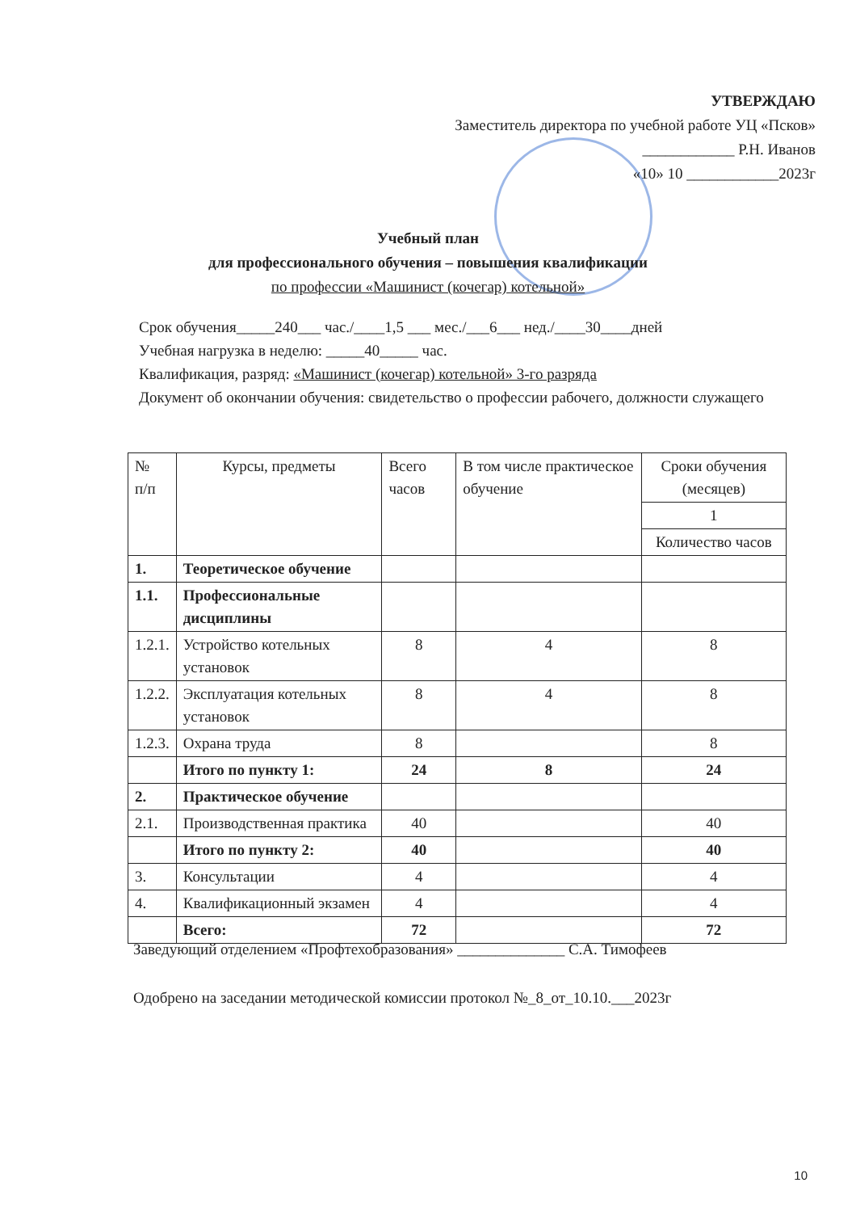УТВЕРЖДАЮ
Заместитель директора по учебной работе УЦ «Псков»
____________ Р.Н. Иванов
«10» 10 ____________2023г
Учебный план
для профессионального обучения – повышения квалификации
по профессии «Машинист (кочегар) котельной»
Срок обучения_____240___ час./____1,5 ___ мес./___6___ нед./____30____дней
Учебная нагрузка в неделю: _____40_____ час.
Квалификация, разряд: «Машинист (кочегар) котельной» 3-го разряда
Документ об окончании обучения: свидетельство о профессии рабочего, должности служащего
| № п/п | Курсы, предметы | Всего часов | В том числе практическое обучение | Сроки обучения (месяцев) |
| --- | --- | --- | --- | --- |
| | | | | 1 |
| | | | | Количество часов |
| 1. | Теоретическое обучение | | | |
| 1.1. | Профессиональные дисциплины | | | |
| 1.2.1. | Устройство котельных установок | 8 | 4 | 8 |
| 1.2.2. | Эксплуатация котельных установок | 8 | 4 | 8 |
| 1.2.3. | Охрана труда | 8 | | 8 |
| | Итого по пункту 1: | 24 | 8 | 24 |
| 2. | Практическое обучение | | | |
| 2.1. | Производственная практика | 40 | | 40 |
| | Итого по пункту 2: | 40 | | 40 |
| 3. | Консультации | 4 | | 4 |
| 4. | Квалификационный экзамен | 4 | | 4 |
| | Всего: | 72 | | 72 |
Заведующий отделением «Профтехобразования» ______________ С.А. Тимофеев
Одобрено на заседании методической комиссии протокол №_8_от_10.10.___2023г
10